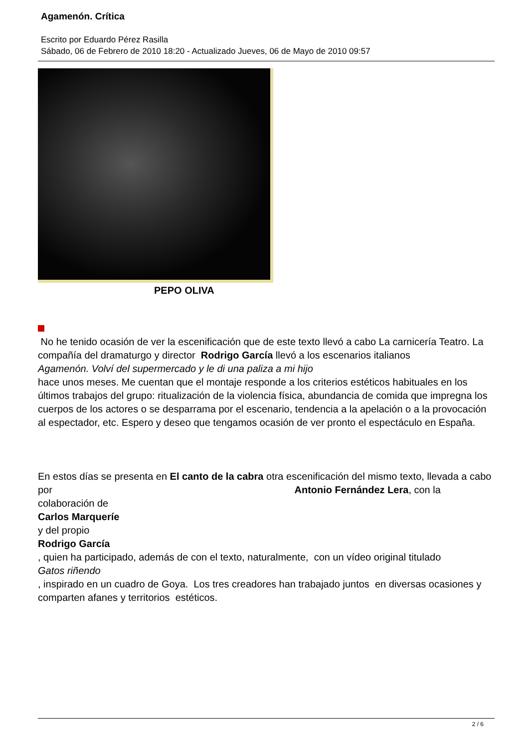Agamenón. Crítica
Escrito por Eduardo Pérez Rasilla
Sábado, 06 de Febrero de 2010 18:20 - Actualizado Jueves, 06 de Mayo de 2010 09:57
PEPO OLIVA
No he tenido ocasión de ver la escenificación que de este texto llevó a cabo La carnicería Teatro. La compañía del dramaturgo y director Rodrigo García llevó a los escenarios italianos
Agamenón. Volví del supermercado y le di una paliza a mi hijo
hace unos meses. Me cuentan que el montaje responde a los criterios estéticos habituales en los últimos trabajos del grupo: ritualización de la violencia física, abundancia de comida que impregna los cuerpos de los actores o se desparrama por el escenario, tendencia a la apelación o a la provocación al espectador, etc. Espero y deseo que tengamos ocasión de ver pronto el espectáculo en España.
En estos días se presenta en El canto de la cabra otra escenificación del mismo texto, llevada a cabo por Antonio Fernández Lera, con la
colaboración de
Carlos Marqueríe
y del propio
Rodrigo García
, quien ha participado, además de con el texto, naturalmente, con un vídeo original titulado
Gatos riñendo
, inspirado en un cuadro de Goya. Los tres creadores han trabajado juntos en diversas ocasiones y comparten afanes y territorios estéticos.
2 / 6